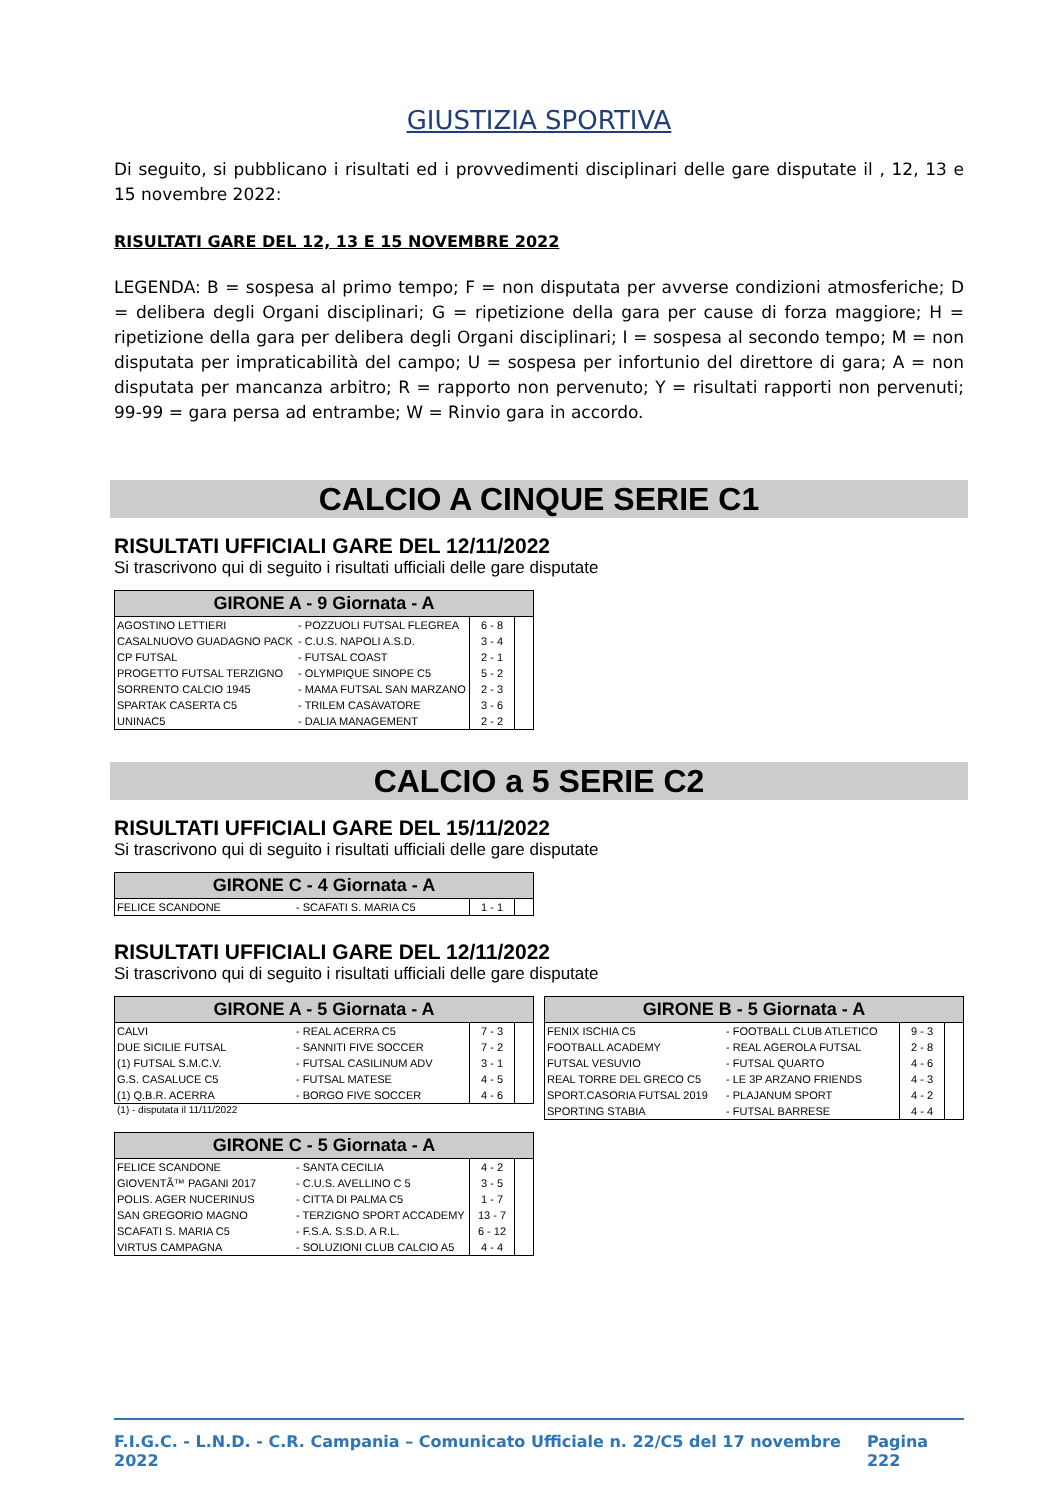GIUSTIZIA SPORTIVA
Di seguito, si pubblicano i risultati ed i provvedimenti disciplinari delle gare disputate il , 12, 13 e 15 novembre 2022:
RISULTATI GARE DEL 12, 13 E 15 NOVEMBRE 2022
LEGENDA: B = sospesa al primo tempo; F = non disputata per avverse condizioni atmosferiche; D = delibera degli Organi disciplinari; G = ripetizione della gara per cause di forza maggiore; H = ripetizione della gara per delibera degli Organi disciplinari; I = sospesa al secondo tempo; M = non disputata per impraticabilità del campo; U = sospesa per infortunio del direttore di gara; A = non disputata per mancanza arbitro; R = rapporto non pervenuto; Y = risultati rapporti non pervenuti; 99-99 = gara persa ad entrambe; W = Rinvio gara in accordo.
CALCIO A CINQUE SERIE C1
RISULTATI UFFICIALI GARE DEL 12/11/2022
Si trascrivono qui di seguito i risultati ufficiali delle gare disputate
| GIRONE A - 9 Giornata - A | | | |
| --- | --- | --- | --- |
| AGOSTINO LETTIERI | - POZZUOLI FUTSAL FLEGREA | 6 - 8 | |
| CASALNUOVO GUADAGNO PACK | - C.U.S. NAPOLI A.S.D. | 3 - 4 | |
| CP FUTSAL | - FUTSAL COAST | 2 - 1 | |
| PROGETTO FUTSAL TERZIGNO | - OLYMPIQUE SINOPE C5 | 5 - 2 | |
| SORRENTO CALCIO 1945 | - MAMA FUTSAL SAN MARZANO | 2 - 3 | |
| SPARTAK CASERTA C5 | - TRILEM CASAVATORE | 3 - 6 | |
| UNINAC5 | - DALIA MANAGEMENT | 2 - 2 | |
CALCIO a 5 SERIE C2
RISULTATI UFFICIALI GARE DEL 15/11/2022
Si trascrivono qui di seguito i risultati ufficiali delle gare disputate
| GIRONE C - 4 Giornata - A | | | |
| --- | --- | --- | --- |
| FELICE SCANDONE | - SCAFATI S. MARIA C5 | 1 - 1 | |
RISULTATI UFFICIALI GARE DEL 12/11/2022
Si trascrivono qui di seguito i risultati ufficiali delle gare disputate
| GIRONE A - 5 Giornata - A | | | |
| --- | --- | --- | --- |
| CALVI | - REAL ACERRA C5 | 7 - 3 | |
| DUE SICILIE FUTSAL | - SANNITI FIVE SOCCER | 7 - 2 | |
| (1) FUTSAL S.M.C.V. | - FUTSAL CASILINUM ADV | 3 - 1 | |
| G.S. CASALUCE C5 | - FUTSAL MATESE | 4 - 5 | |
| (1) Q.B.R. ACERRA | - BORGO FIVE SOCCER | 4 - 6 | |
(1) - disputata il 11/11/2022
| GIRONE B - 5 Giornata - A | | | |
| --- | --- | --- | --- |
| FENIX ISCHIA C5 | - FOOTBALL CLUB ATLETICO | 9 - 3 | |
| FOOTBALL ACADEMY | - REAL AGEROLA FUTSAL | 2 - 8 | |
| FUTSAL VESUVIO | - FUTSAL QUARTO | 4 - 6 | |
| REAL TORRE DEL GRECO C5 | - LE 3P ARZANO FRIENDS | 4 - 3 | |
| SPORT.CASORIA FUTSAL 2019 | - PLAJANUM SPORT | 4 - 2 | |
| SPORTING STABIA | - FUTSAL BARRESE | 4 - 4 | |
| GIRONE C - 5 Giornata - A | | | |
| --- | --- | --- | --- |
| FELICE SCANDONE | - SANTA CECILIA | 4 - 2 | |
| GIOVENTÃ™ PAGANI 2017 | - C.U.S. AVELLINO C 5 | 3 - 5 | |
| POLIS. AGER NUCERINUS | - CITTA DI PALMA C5 | 1 - 7 | |
| SAN GREGORIO MAGNO | - TERZIGNO SPORT ACCADEMY | 13 - 7 | |
| SCAFATI S. MARIA C5 | - F.S.A. S.S.D. A R.L. | 6 - 12 | |
| VIRTUS CAMPAGNA | - SOLUZIONI CLUB CALCIO A5 | 4 - 4 | |
F.I.G.C. - L.N.D. - C.R. Campania – Comunicato Ufficiale n. 22/C5 del 17 novembre 2022 Pagina 222